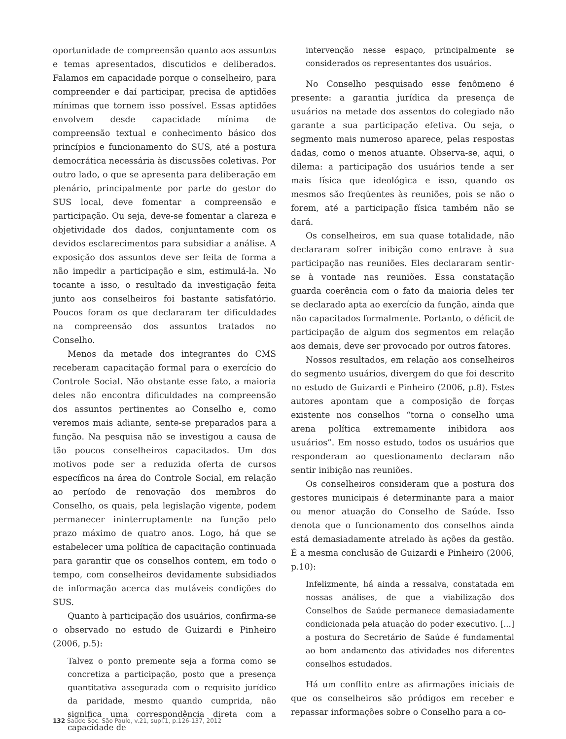oportunidade de compreensão quanto aos assuntos e temas apresentados, discutidos e deliberados. Falamos em capacidade porque o conselheiro, para compreender e daí participar, precisa de aptidões mínimas que tornem isso possível. Essas aptidões envolvem desde capacidade mínima de compreensão textual e conhecimento básico dos princípios e funcionamento do SUS, até a postura democrática necessária às discussões coletivas. Por outro lado, o que se apresenta para deliberação em plenário, principalmente por parte do gestor do SUS local, deve fomentar a compreensão e participação. Ou seja, deve-se fomentar a clareza e objetividade dos dados, conjuntamente com os devidos esclarecimentos para subsidiar a análise. A exposição dos assuntos deve ser feita de forma a não impedir a participação e sim, estimulá-la. No tocante a isso, o resultado da investigação feita junto aos conselheiros foi bastante satisfatório. Poucos foram os que declararam ter dificuldades na compreensão dos assuntos tratados no Conselho.
Menos da metade dos integrantes do CMS receberam capacitação formal para o exercício do Controle Social. Não obstante esse fato, a maioria deles não encontra dificuldades na compreensão dos assuntos pertinentes ao Conselho e, como veremos mais adiante, sente-se preparados para a função. Na pesquisa não se investigou a causa de tão poucos conselheiros capacitados. Um dos motivos pode ser a reduzida oferta de cursos específicos na área do Controle Social, em relação ao período de renovação dos membros do Conselho, os quais, pela legislação vigente, podem permanecer ininterruptamente na função pelo prazo máximo de quatro anos. Logo, há que se estabelecer uma política de capacitação continuada para garantir que os conselhos contem, em todo o tempo, com conselheiros devidamente subsidiados de informação acerca das mutáveis condições do SUS.
Quanto à participação dos usuários, confirma-se o observado no estudo de Guizardi e Pinheiro (2006, p.5):
Talvez o ponto premente seja a forma como se concretiza a participação, posto que a presença quantitativa assegurada com o requisito jurídico da paridade, mesmo quando cumprida, não significa uma correspondência direta com a capacidade de
intervenção nesse espaço, principalmente se considerados os representantes dos usuários.
No Conselho pesquisado esse fenômeno é presente: a garantia jurídica da presença de usuários na metade dos assentos do colegiado não garante a sua participação efetiva. Ou seja, o segmento mais numeroso aparece, pelas respostas dadas, como o menos atuante. Observa-se, aqui, o dilema: a participação dos usuários tende a ser mais física que ideológica e isso, quando os mesmos são freqüentes às reuniões, pois se não o forem, até a participação física também não se dará.
Os conselheiros, em sua quase totalidade, não declararam sofrer inibição como entrave à sua participação nas reuniões. Eles declararam sentir-se à vontade nas reuniões. Essa constatação guarda coerência com o fato da maioria deles ter se declarado apta ao exercício da função, ainda que não capacitados formalmente. Portanto, o déficit de participação de algum dos segmentos em relação aos demais, deve ser provocado por outros fatores.
Nossos resultados, em relação aos conselheiros do segmento usuários, divergem do que foi descrito no estudo de Guizardi e Pinheiro (2006, p.8). Estes autores apontam que a composição de forças existente nos conselhos “torna o conselho uma arena política extremamente inibidora aos usuários”. Em nosso estudo, todos os usuários que responderam ao questionamento declaram não sentir inibição nas reuniões.
Os conselheiros consideram que a postura dos gestores municipais é determinante para a maior ou menor atuação do Conselho de Saúde. Isso denota que o funcionamento dos conselhos ainda está demasiadamente atrelado às ações da gestão. É a mesma conclusão de Guizardi e Pinheiro (2006, p.10):
Infelizmente, há ainda a ressalva, constatada em nossas análises, de que a viabilização dos Conselhos de Saúde permanece demasiadamente condicionada pela atuação do poder executivo. [...] a postura do Secretário de Saúde é fundamental ao bom andamento das atividades nos diferentes conselhos estudados.
Há um conflito entre as afirmações iniciais de que os conselheiros são pródigos em receber e repassar informações sobre o Conselho para a co-
132 Saúde Soc. São Paulo, v.21, supl.1, p.126-137, 2012